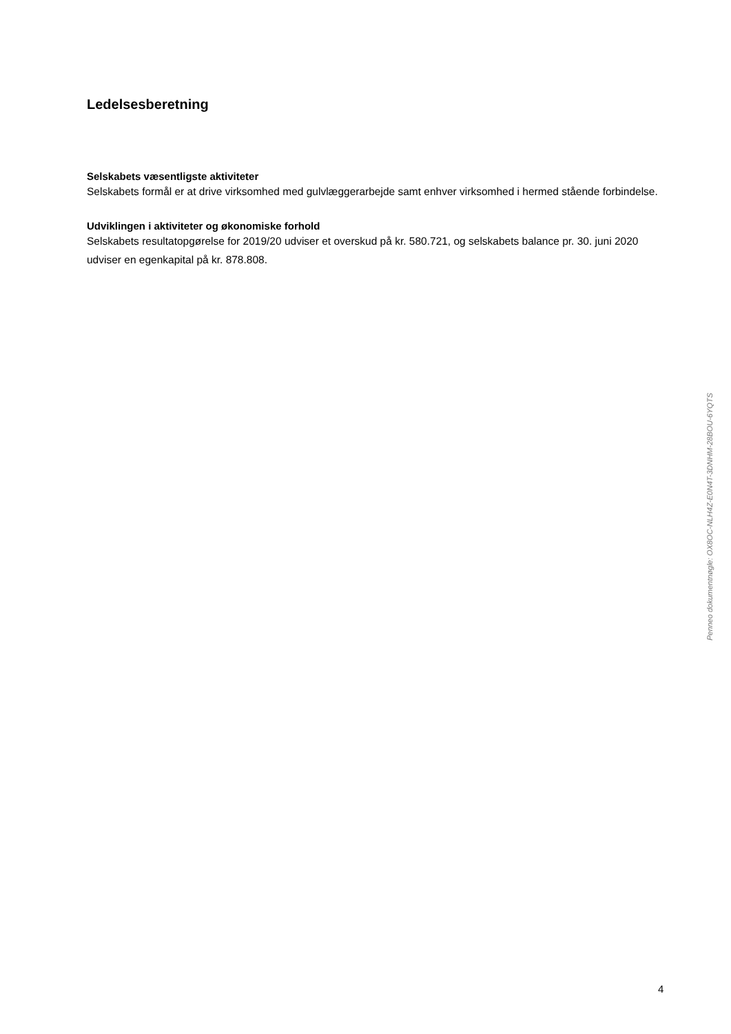Ledelsesberetning
Selskabets væsentligste aktiviteter
Selskabets formål er at drive virksomhed med gulvlæggerarbejde samt enhver virksomhed i hermed stående forbindelse.
Udviklingen i aktiviteter og økonomiske forhold
Selskabets resultatopgørelse for 2019/20 udviser et overskud på kr. 580.721, og selskabets balance pr. 30. juni 2020 udviser en egenkapital på kr. 878.808.
Penneo dokumentnøgle: OX8OC-NLH4Z-E0N4T-3DNHM-28BOU-6YQTS
4